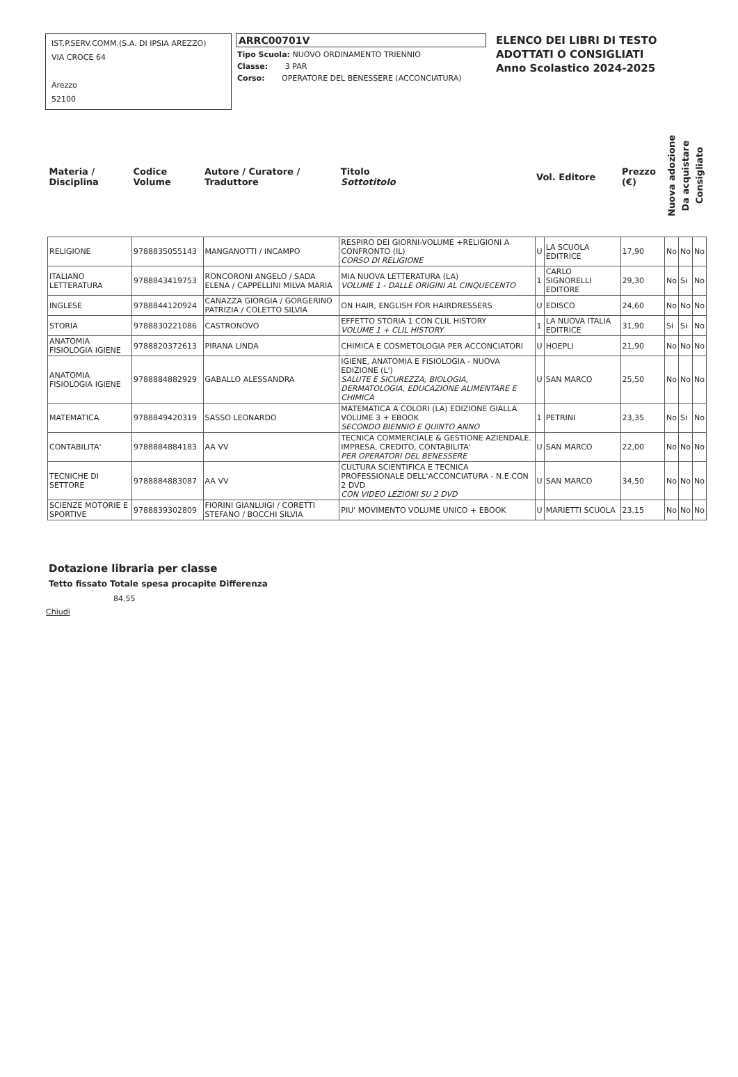IST.P.SERV.COMM.(S.A. DI IPSIA AREZZO)
VIA CROCE 64
Arezzo
52100
ARRC00701V
Tipo Scuola: NUOVO ORDINAMENTO TRIENNIO
Classe: 3 PAR
Corso: OPERATORE DEL BENESSERE (ACCONCIATURA)
ELENCO DEI LIBRI DI TESTO
ADOTTATI O CONSIGLIATI
Anno Scolastico 2024-2025
| Materia / Disciplina | Codice Volume | Autore / Curatore / Traduttore | Titolo Sottotitolo | Vol. Editore | | Prezzo (€) | Nuova adozione | Da acquistare | Consigliato |
| --- | --- | --- | --- | --- | --- | --- | --- | --- | --- |
| RELIGIONE | 9788835055143 | MANGANOTTI / INCAMPO | RESPIRO DEI GIORNI-VOLUME +RELIGIONI A CONFRONTO (IL) CORSO DI RELIGIONE | U | LA SCUOLA EDITRICE | 17,90 | No | No | No |
| ITALIANO LETTERATURA | 9788843419753 | RONCORONI ANGELO / SADA ELENA / CAPPELLINI MILVA MARIA | MIA NUOVA LETTERATURA (LA) VOLUME 1 - DALLE ORIGINI AL CINQUECENTO | 1 | CARLO SIGNORELLI EDITORE | 29,30 | No | Si | No |
| INGLESE | 9788844120924 | CANAZZA GIORGIA / GORGERINO PATRIZIA / COLETTO SILVIA | ON HAIR, ENGLISH FOR HAIRDRESSERS | U | EDISCO | 24,60 | No | No | No |
| STORIA | 9788830221086 | CASTRONOVO | EFFETTO STORIA 1 CON CLIL HISTORY VOLUME 1 + CLIL HISTORY | 1 | LA NUOVA ITALIA EDITRICE | 31,90 | Si | Si | No |
| ANATOMIA FISIOLOGIA IGIENE | 9788820372613 | PIRANA LINDA | CHIMICA E COSMETOLOGIA PER ACCONCIATORI | U | HOEPLI | 21,90 | No | No | No |
| ANATOMIA FISIOLOGIA IGIENE | 9788884882929 | GABALLO ALESSANDRA | IGIENE, ANATOMIA E FISIOLOGIA - NUOVA EDIZIONE (L') SALUTE E SICUREZZA, BIOLOGIA, DERMATOLOGIA, EDUCAZIONE ALIMENTARE E CHIMICA | U | SAN MARCO | 25,50 | No | No | No |
| MATEMATICA | 9788849420319 | SASSO LEONARDO | MATEMATICA A COLORI (LA) EDIZIONE GIALLA VOLUME 3 + EBOOK SECONDO BIENNIO E QUINTO ANNO | 1 | PETRINI | 23,35 | No | Si | No |
| CONTABILITA' | 9788884884183 | AA VV | TECNICA COMMERCIALE & GESTIONE AZIENDALE. IMPRESA, CREDITO, CONTABILITA' PER OPERATORI DEL BENESSERE | U | SAN MARCO | 22,00 | No | No | No |
| TECNICHE DI SETTORE | 9788884883087 | AA VV | CULTURA SCIENTIFICA E TECNICA PROFESSIONALE DELL'ACCONCIATURA - N.E.CON 2 DVD CON VIDEO LEZIONI SU 2 DVD | U | SAN MARCO | 34,50 | No | No | No |
| SCIENZE MOTORIE E SPORTIVE | 9788839302809 | FIORINI GIANLUIGI / CORETTI STEFANO / BOCCHI SILVIA | PIU' MOVIMENTO VOLUME UNICO + EBOOK | U | MARIETTI SCUOLA | 23,15 | No | No | No |
Dotazione libraria per classe
Tetto fissato Totale spesa procapite Differenza
84,55
Chiudi